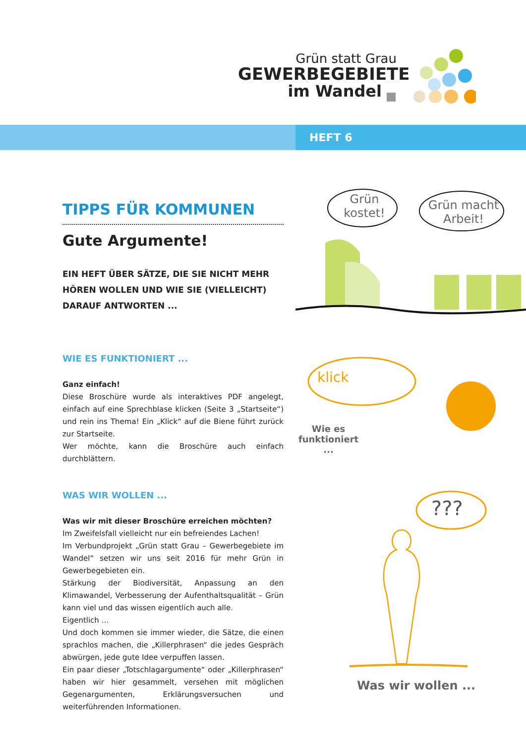Grün statt Grau
GEWERBEGEBIETE
im Wandel
HEFT 6
TIPPS FÜR KOMMUNEN
Gute Argumente!
EIN HEFT ÜBER SÄTZE, DIE SIE NICHT MEHR HÖREN WOLLEN UND WIE SIE (VIELLEICHT) DARAUF ANTWORTEN ...
WIE ES FUNKTIONIERT ...
Ganz einfach!
Diese Broschüre wurde als interaktives PDF angelegt, einfach auf eine Sprechblase klicken (Seite 3 „Startseite“) und rein ins Thema! Ein „Klick“ auf die Biene führt zurück zur Startseite.
Wer möchte, kann die Broschüre auch einfach durchblättern.
WAS WIR WOLLEN ...
Was wir mit dieser Broschüre erreichen möchten?
Im Zweifelsfall vielleicht nur ein befreiendes Lachen!
Im Verbundprojekt „Grün statt Grau – Gewerbegebiete im Wandel“ setzen wir uns seit 2016 für mehr Grün in Gewerbegebieten ein.
Stärkung der Biodiversität, Anpassung an den Klimawandel, Verbesserung der Aufenthaltsqualität – Grün kann viel und das wissen eigentlich auch alle.
Eigentlich ...
Und doch kommen sie immer wieder, die Sätze, die einen sprachlos machen, die „Killerphrasen“ die jedes Gespräch abwürgen, jede gute Idee verpuffen lassen.
Ein paar dieser „Totschlagargumente“ oder „Killerphrasen“ haben wir hier gesammelt, versehen mit möglichen Gegenargumenten, Erklärungsversuchen und weiterführenden Informationen.
Grün kostet!
Grün macht Arbeit!
klick
Wie es funktioniert ...
???
Was wir wollen ...